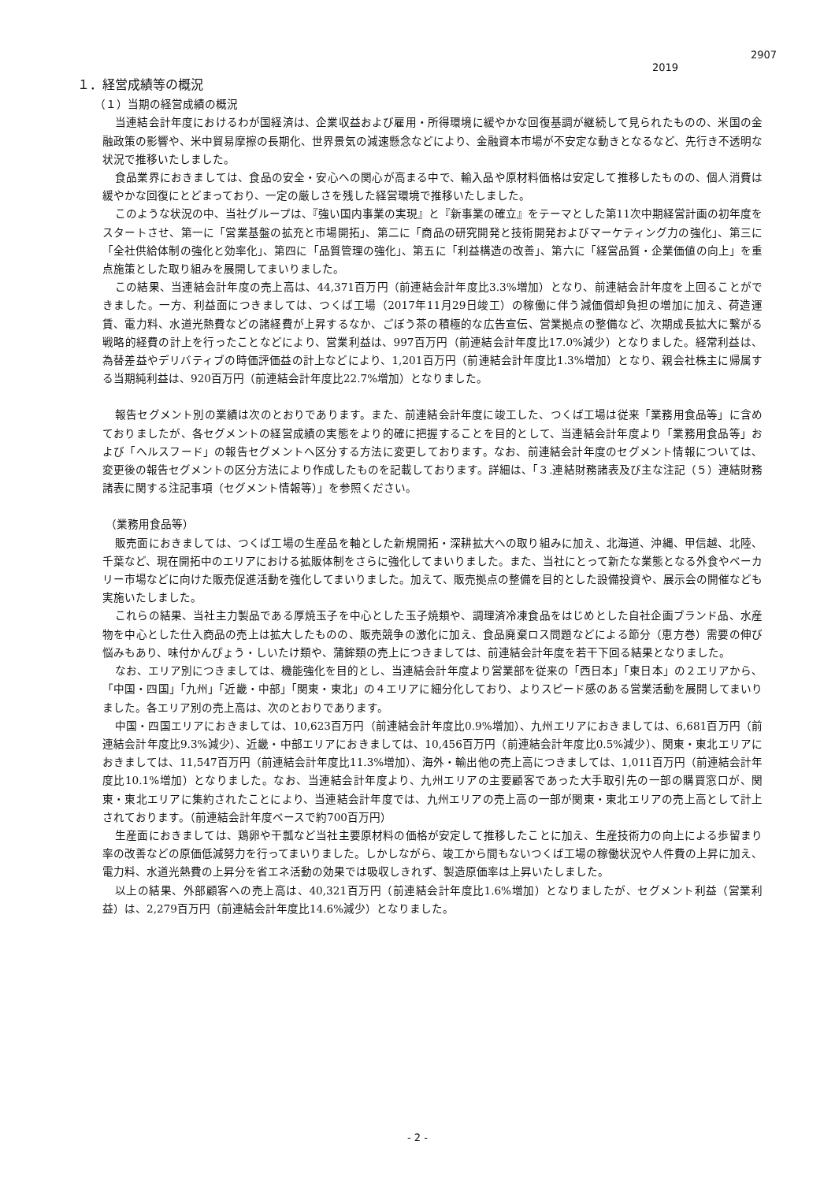2907
2019
１．経営成績等の概況
（１）当期の経営成績の概況
当連結会計年度におけるわが国経済は、企業収益および雇用・所得環境に緩やかな回復基調が継続して見られたものの、米国の金融政策の影響や、米中貿易摩擦の長期化、世界景気の減速懸念などにより、金融資本市場が不安定な動きとなるなど、先行き不透明な状況で推移いたしました。
食品業界におきましては、食品の安全・安心への関心が高まる中で、輸入品や原材料価格は安定して推移したものの、個人消費は緩やかな回復にとどまっており、一定の厳しさを残した経営環境で推移いたしました。
このような状況の中、当社グループは、『強い国内事業の実現』と『新事業の確立』をテーマとした第11次中期経営計画の初年度をスタートさせ、第一に「営業基盤の拡充と市場開拓」、第二に「商品の研究開発と技術開発およびマーケティング力の強化」、第三に「全社供給体制の強化と効率化」、第四に「品質管理の強化」、第五に「利益構造の改善」、第六に「経営品質・企業価値の向上」を重点施策とした取り組みを展開してまいりました。
この結果、当連結会計年度の売上高は、44,371百万円（前連結会計年度比3.3%増加）となり、前連結会計年度を上回ることができました。一方、利益面につきましては、つくば工場（2017年11月29日竣工）の稼働に伴う減価償却負担の増加に加え、荷造運賃、電力料、水道光熱費などの諸経費が上昇するなか、ごぼう茶の積極的な広告宣伝、営業拠点の整備など、次期成長拡大に繋がる戦略的経費の計上を行ったことなどにより、営業利益は、997百万円（前連結会計年度比17.0%減少）となりました。経常利益は、為替差益やデリバティブの時価評価益の計上などにより、1,201百万円（前連結会計年度比1.3%増加）となり、親会社株主に帰属する当期純利益は、920百万円（前連結会計年度比22.7%増加）となりました。
報告セグメント別の業績は次のとおりであります。また、前連結会計年度に竣工した、つくば工場は従来「業務用食品等」に含めておりましたが、各セグメントの経営成績の実態をより的確に把握することを目的として、当連結会計年度より「業務用食品等」および「ヘルスフード」の報告セグメントへ区分する方法に変更しております。なお、前連結会計年度のセグメント情報については、変更後の報告セグメントの区分方法により作成したものを記載しております。詳細は、「３.連結財務諸表及び主な注記（５）連結財務諸表に関する注記事項（セグメント情報等）」を参照ください。
（業務用食品等）
販売面におきましては、つくば工場の生産品を軸とした新規開拓・深耕拡大への取り組みに加え、北海道、沖縄、甲信越、北陸、千葉など、現在開拓中のエリアにおける拡販体制をさらに強化してまいりました。また、当社にとって新たな業態となる外食やベーカリー市場などに向けた販売促進活動を強化してまいりました。加えて、販売拠点の整備を目的とした設備投資や、展示会の開催なども実施いたしました。
これらの結果、当社主力製品である厚焼玉子を中心とした玉子焼類や、調理済冷凍食品をはじめとした自社企画ブランド品、水産物を中心とした仕入商品の売上は拡大したものの、販売競争の激化に加え、食品廃棄ロス問題などによる節分（恵方巻）需要の伸び悩みもあり、味付かんぴょう・しいたけ類や、蒲鉾類の売上につきましては、前連結会計年度を若干下回る結果となりました。
なお、エリア別につきましては、機能強化を目的とし、当連結会計年度より営業部を従来の「西日本」「東日本」の２エリアから、「中国・四国」「九州」「近畿・中部」「関東・東北」の４エリアに細分化しており、よりスピード感のある営業活動を展開してまいりました。各エリア別の売上高は、次のとおりであります。
中国・四国エリアにおきましては、10,623百万円（前連結会計年度比0.9%増加）、九州エリアにおきましては、6,681百万円（前連結会計年度比9.3%減少）、近畿・中部エリアにおきましては、10,456百万円（前連結会計年度比0.5%減少）、関東・東北エリアにおきましては、11,547百万円（前連結会計年度比11.3%増加）、海外・輸出他の売上高につきましては、1,011百万円（前連結会計年度比10.1%増加）となりました。なお、当連結会計年度より、九州エリアの主要顧客であった大手取引先の一部の購買窓口が、関東・東北エリアに集約されたことにより、当連結会計年度では、九州エリアの売上高の一部が関東・東北エリアの売上高として計上されております。（前連結会計年度ベースで約700百万円）
生産面におきましては、鶏卵や干瓢など当社主要原材料の価格が安定して推移したことに加え、生産技術力の向上による歩留まり率の改善などの原価低減努力を行ってまいりました。しかしながら、竣工から間もないつくば工場の稼働状況や人件費の上昇に加え、電力料、水道光熱費の上昇分を省エネ活動の効果では吸収しきれず、製造原価率は上昇いたしました。
以上の結果、外部顧客への売上高は、40,321百万円（前連結会計年度比1.6%増加）となりましたが、セグメント利益（営業利益）は、2,279百万円（前連結会計年度比14.6%減少）となりました。
- 2 -